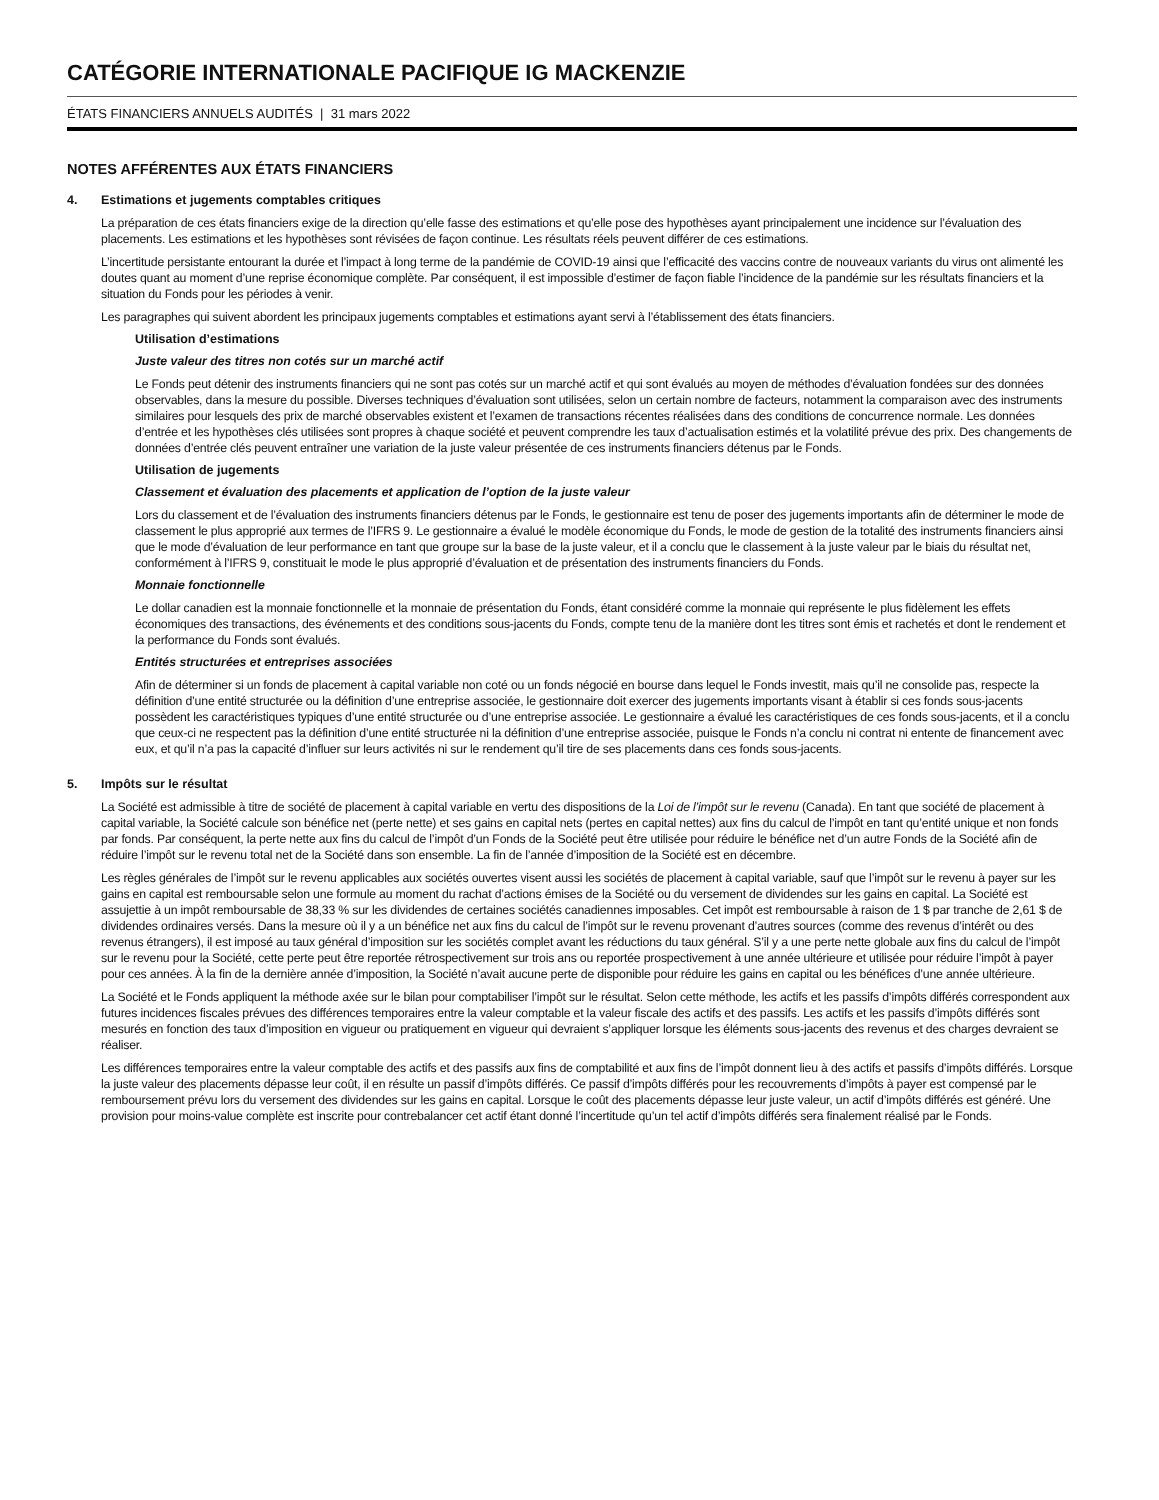CATÉGORIE INTERNATIONALE PACIFIQUE IG MACKENZIE
ÉTATS FINANCIERS ANNUELS AUDITÉS | 31 mars 2022
NOTES AFFÉRENTES AUX ÉTATS FINANCIERS
4. Estimations et jugements comptables critiques
La préparation de ces états financiers exige de la direction qu’elle fasse des estimations et qu’elle pose des hypothèses ayant principalement une incidence sur l’évaluation des placements. Les estimations et les hypothèses sont révisées de façon continue. Les résultats réels peuvent différer de ces estimations.
L’incertitude persistante entourant la durée et l’impact à long terme de la pandémie de COVID-19 ainsi que l’efficacité des vaccins contre de nouveaux variants du virus ont alimenté les doutes quant au moment d’une reprise économique complète. Par conséquent, il est impossible d’estimer de façon fiable l’incidence de la pandémie sur les résultats financiers et la situation du Fonds pour les périodes à venir.
Les paragraphes qui suivent abordent les principaux jugements comptables et estimations ayant servi à l’établissement des états financiers.
Utilisation d’estimations
Juste valeur des titres non cotés sur un marché actif
Le Fonds peut détenir des instruments financiers qui ne sont pas cotés sur un marché actif et qui sont évalués au moyen de méthodes d’évaluation fondées sur des données observables, dans la mesure du possible. Diverses techniques d’évaluation sont utilisées, selon un certain nombre de facteurs, notamment la comparaison avec des instruments similaires pour lesquels des prix de marché observables existent et l’examen de transactions récentes réalisées dans des conditions de concurrence normale. Les données d’entrée et les hypothèses clés utilisées sont propres à chaque société et peuvent comprendre les taux d’actualisation estimés et la volatilité prévue des prix. Des changements de données d’entrée clés peuvent entraîner une variation de la juste valeur présentée de ces instruments financiers détenus par le Fonds.
Utilisation de jugements
Classement et évaluation des placements et application de l’option de la juste valeur
Lors du classement et de l’évaluation des instruments financiers détenus par le Fonds, le gestionnaire est tenu de poser des jugements importants afin de déterminer le mode de classement le plus approprié aux termes de l’IFRS 9. Le gestionnaire a évalué le modèle économique du Fonds, le mode de gestion de la totalité des instruments financiers ainsi que le mode d’évaluation de leur performance en tant que groupe sur la base de la juste valeur, et il a conclu que le classement à la juste valeur par le biais du résultat net, conformément à l’IFRS 9, constituait le mode le plus approprié d’évaluation et de présentation des instruments financiers du Fonds.
Monnaie fonctionnelle
Le dollar canadien est la monnaie fonctionnelle et la monnaie de présentation du Fonds, étant considéré comme la monnaie qui représente le plus fidèlement les effets économiques des transactions, des événements et des conditions sous-jacents du Fonds, compte tenu de la manière dont les titres sont émis et rachetés et dont le rendement et la performance du Fonds sont évalués.
Entités structurées et entreprises associées
Afin de déterminer si un fonds de placement à capital variable non coté ou un fonds négocié en bourse dans lequel le Fonds investit, mais qu’il ne consolide pas, respecte la définition d’une entité structurée ou la définition d’une entreprise associée, le gestionnaire doit exercer des jugements importants visant à établir si ces fonds sous-jacents possèdent les caractéristiques typiques d’une entité structurée ou d’une entreprise associée. Le gestionnaire a évalué les caractéristiques de ces fonds sous-jacents, et il a conclu que ceux-ci ne respectent pas la définition d’une entité structurée ni la définition d’une entreprise associée, puisque le Fonds n’a conclu ni contrat ni entente de financement avec eux, et qu’il n’a pas la capacité d’influer sur leurs activités ni sur le rendement qu’il tire de ses placements dans ces fonds sous-jacents.
5. Impôts sur le résultat
La Société est admissible à titre de société de placement à capital variable en vertu des dispositions de la Loi de l’impôt sur le revenu (Canada). En tant que société de placement à capital variable, la Société calcule son bénéfice net (perte nette) et ses gains en capital nets (pertes en capital nettes) aux fins du calcul de l’impôt en tant qu’entité unique et non fonds par fonds. Par conséquent, la perte nette aux fins du calcul de l’impôt d’un Fonds de la Société peut être utilisée pour réduire le bénéfice net d’un autre Fonds de la Société afin de réduire l’impôt sur le revenu total net de la Société dans son ensemble. La fin de l’année d’imposition de la Société est en décembre.
Les règles générales de l’impôt sur le revenu applicables aux sociétés ouvertes visent aussi les sociétés de placement à capital variable, sauf que l’impôt sur le revenu à payer sur les gains en capital est remboursable selon une formule au moment du rachat d’actions émises de la Société ou du versement de dividendes sur les gains en capital. La Société est assujettie à un impôt remboursable de 38,33 % sur les dividendes de certaines sociétés canadiennes imposables. Cet impôt est remboursable à raison de 1 $ par tranche de 2,61 $ de dividendes ordinaires versés. Dans la mesure où il y a un bénéfice net aux fins du calcul de l’impôt sur le revenu provenant d’autres sources (comme des revenus d’intérêt ou des revenus étrangers), il est imposé au taux général d’imposition sur les sociétés complet avant les réductions du taux général. S’il y a une perte nette globale aux fins du calcul de l’impôt sur le revenu pour la Société, cette perte peut être reportée rétrospectivement sur trois ans ou reportée prospectivement à une année ultérieure et utilisée pour réduire l’impôt à payer pour ces années. À la fin de la dernière année d’imposition, la Société n’avait aucune perte de disponible pour réduire les gains en capital ou les bénéfices d’une année ultérieure.
La Société et le Fonds appliquent la méthode axée sur le bilan pour comptabiliser l’impôt sur le résultat. Selon cette méthode, les actifs et les passifs d’impôts différés correspondent aux futures incidences fiscales prévues des différences temporaires entre la valeur comptable et la valeur fiscale des actifs et des passifs. Les actifs et les passifs d’impôts différés sont mesurés en fonction des taux d’imposition en vigueur ou pratiquement en vigueur qui devraient s’appliquer lorsque les éléments sous-jacents des revenus et des charges devraient se réaliser.
Les différences temporaires entre la valeur comptable des actifs et des passifs aux fins de comptabilité et aux fins de l’impôt donnent lieu à des actifs et passifs d’impôts différés. Lorsque la juste valeur des placements dépasse leur coût, il en résulte un passif d’impôts différés. Ce passif d’impôts différés pour les recouvrements d’impôts à payer est compensé par le remboursement prévu lors du versement des dividendes sur les gains en capital. Lorsque le coût des placements dépasse leur juste valeur, un actif d’impôts différés est généré. Une provision pour moins-value complète est inscrite pour contrebalancer cet actif étant donné l’incertitude qu’un tel actif d’impôts différés sera finalement réalisé par le Fonds.